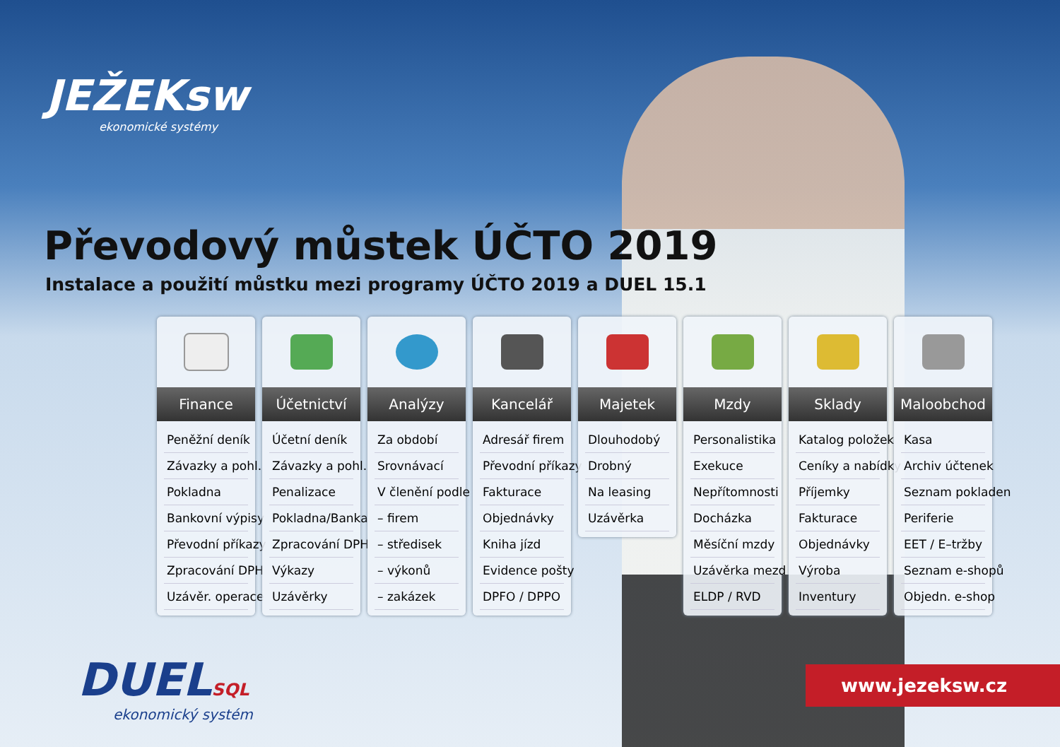JEŽEKsw
ekonomické systémy
Převodový můstek ÚČTO 2019
Instalace a použití můstku mezi programy ÚČTO 2019 a DUEL 15.1
Finance
Peněžní deník
Závazky a pohl.
Pokladna
Bankovní výpisy
Převodní příkazy
Zpracování DPH
Uzávěr. operace
Účetnictví
Účetní deník
Závazky a pohl.
Penalizace
Pokladna/Banka
Zpracování DPH
Výkazy
Uzávěrky
Analýzy
Za období
Srovnávací
V členění podle
– firem
– středisek
– výkonů
– zakázek
Kancelář
Adresář firem
Převodní příkazy
Fakturace
Objednávky
Kniha jízd
Evidence pošty
DPFO / DPPO
Majetek
Dlouhodobý
Drobný
Na leasing
Uzávěrka
Mzdy
Personalistika
Exekuce
Nepřítomnosti
Docházka
Měsíční mzdy
Uzávěrka mezd
ELDP / RVD
Sklady
Katalog položek
Ceníky a nabídky
Příjemky
Fakturace
Objednávky
Výroba
Inventury
Maloobchod
Kasa
Archiv účtenek
Seznam pokladen
Periferie
EET / E–tržby
Seznam e-shopů
Objedn. e-shop
DUELSQL
ekonomický systém
www.jezeksw.cz